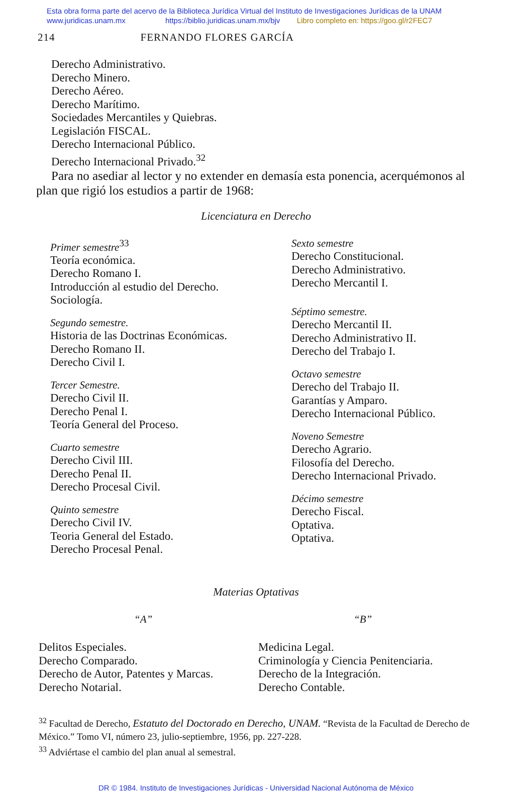Esta obra forma parte del acervo de la Biblioteca Jurídica Virtual del Instituto de Investigaciones Jurídicas de la UNAM
www.juridicas.unam.mx https://biblio.juridicas.unam.mx/bjv Libro completo en: https://goo.gl/r2FEC7
214 FERNANDO FLORES GARCÍA
Derecho Administrativo.
Derecho Minero.
Derecho Aéreo.
Derecho Marítimo.
Sociedades Mercantiles y Quiebras.
Legislación FISCAL.
Derecho Internacional Público.
Derecho Internacional Privado.<sup>32</sup>
Para no asediar al lector y no extender en demasía esta ponencia, acerquémonos al plan que rigió los estudios a partir de 1968:
Licenciatura en Derecho
Primer semestre<sup>33</sup>
Teoría económica.
Derecho Romano I.
Introducción al estudio del Derecho.
Sociología.
Segundo semestre.
Historia de las Doctrinas Económicas.
Derecho Romano II.
Derecho Civil I.
Tercer Semestre.
Derecho Civil II.
Derecho Penal I.
Teoría General del Proceso.
Cuarto semestre
Derecho Civil III.
Derecho Penal II.
Derecho Procesal Civil.
Quinto semestre
Derecho Civil IV.
Teoria General del Estado.
Derecho Procesal Penal.
Sexto semestre
Derecho Constitucional.
Derecho Administrativo.
Derecho Mercantil I.
Séptimo semestre.
Derecho Mercantil II.
Derecho Administrativo II.
Derecho del Trabajo I.
Octavo semestre
Derecho del Trabajo II.
Garantías y Amparo.
Derecho Internacional Público.
Noveno Semestre
Derecho Agrario.
Filosofía del Derecho.
Derecho Internacional Privado.
Décimo semestre
Derecho Fiscal.
Optativa.
Optativa.
Materias Optativas
“A” “B”
Delitos Especiales.
Derecho Comparado.
Derecho de Autor, Patentes y Marcas.
Derecho Notarial.
Medicina Legal.
Criminología y Ciencia Penitenciaria.
Derecho de la Integración.
Derecho Contable.
<sup>32</sup> Facultad de Derecho, Estatuto del Doctorado en Derecho, UNAM. “Revista de la Facultad de Derecho de México.” Tomo VI, número 23, julio-septiembre, 1956, pp. 227-228.
<sup>33</sup> Adviértase el cambio del plan anual al semestral.
DR © 1984. Instituto de Investigaciones Jurídicas - Universidad Nacional Autónoma de México